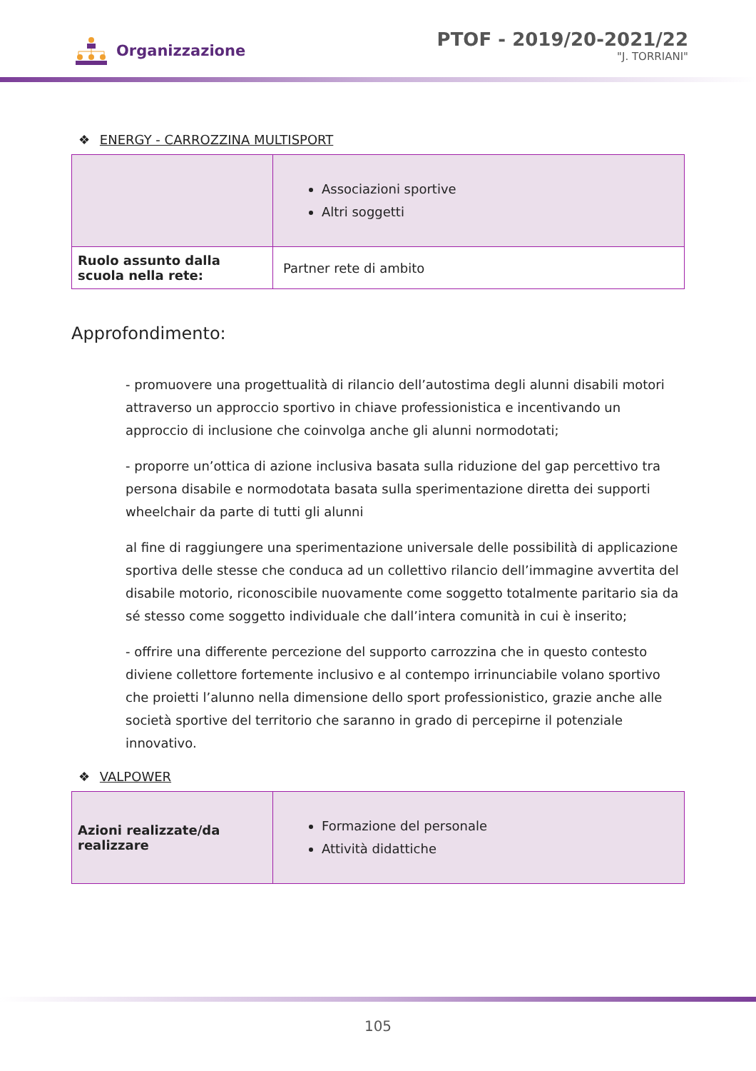Organizzazione
PTOF - 2019/20-2021/22
"J. TORRIANI"
❖ ENERGY - CARROZZINA MULTISPORT
| | Associazioni sportive Altri soggetti |
| Ruolo assunto dalla scuola nella rete: | Partner rete di ambito |
Approfondimento:
- promuovere una progettualità di rilancio dell’autostima degli alunni disabili motori attraverso un approccio sportivo in chiave professionistica e incentivando un approccio di inclusione che coinvolga anche gli alunni normodotati;
- proporre un’ottica di azione inclusiva basata sulla riduzione del gap percettivo tra persona disabile e normodotata basata sulla sperimentazione diretta dei supporti wheelchair da parte di tutti gli alunni
al fine di raggiungere una sperimentazione universale delle possibilità di applicazione sportiva delle stesse che conduca ad un collettivo rilancio dell’immagine avvertita del disabile motorio, riconoscibile nuovamente come soggetto totalmente paritario sia da sé stesso come soggetto individuale che dall’intera comunità in cui è inserito;
- offrire una differente percezione del supporto carrozzina che in questo contesto diviene collettore fortemente inclusivo e al contempo irrinunciabile volano sportivo che proietti l’alunno nella dimensione dello sport professionistico, grazie anche alle società sportive del territorio che saranno in grado di percepirne il potenziale innovativo.
❖ VALPOWER
| Azioni realizzate/da realizzare | Formazione del personale Attività didattiche |
105